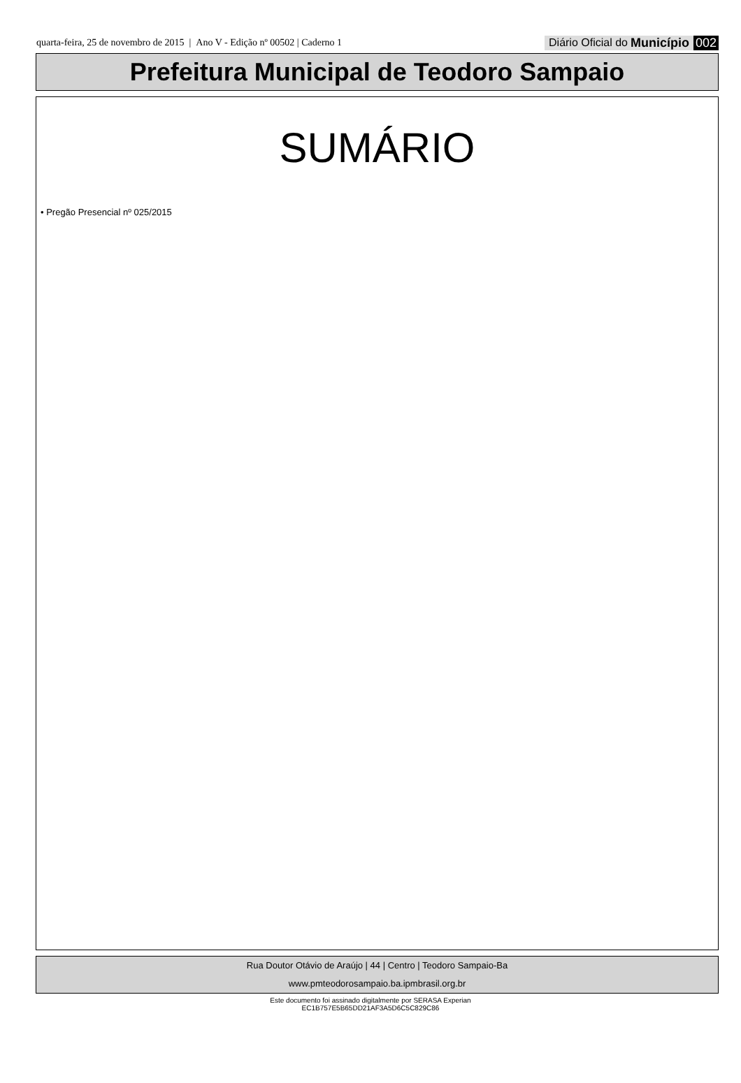quarta-feira, 25 de novembro de 2015 | Ano V - Edição nº 00502 | Caderno 1
Diário Oficial do Município 002
Prefeitura Municipal de Teodoro Sampaio
SUMÁRIO
• Pregão Presencial nº 025/2015
Rua Doutor Otávio de Araújo | 44 | Centro | Teodoro Sampaio-Ba
www.pmteodorosampaio.ba.ipmbrasil.org.br
Este documento foi assinado digitalmente por SERASA Experian
EC1B757E5B65DD21AF3A5D6C5C829C86